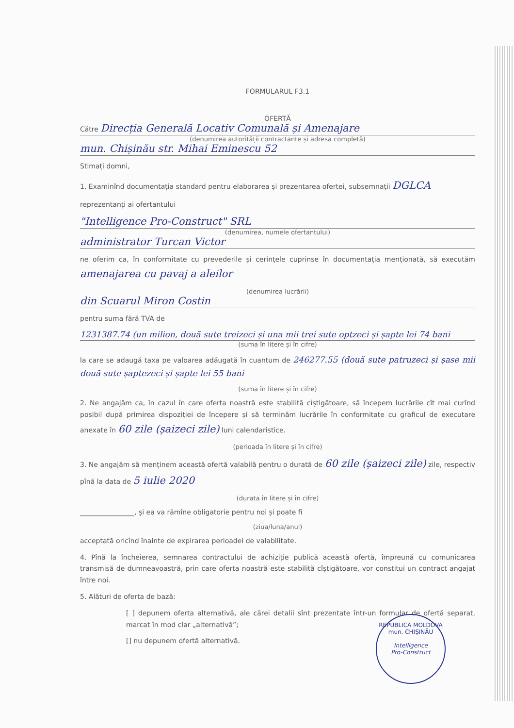FORMULARUL F3.1
OFERTĂ
Către Direcția Generală Locativ Comunală și Amenajare
(denumirea autorității contractante și adresa completă)
mun. Chișinău str. Mihai Eminescu 52
Stimați domni,
1. Examinînd documentația standard pentru elaborarea și prezentarea ofertei, subsemnații DGLCA
reprezentanți ai ofertantului
"Intelligence Pro-Construct" SRL
(denumirea, numele ofertantului)
administrator Turcan Victor
ne oferim ca, în conformitate cu prevederile și cerințele cuprinse în documentația menționată, să executăm amenajarea cu pavaj a aleilor
(denumirea lucrării)
din Scuarul Miron Costin
pentru suma fără TVA de
1231387.74 (un milion, două sute treizeci și una mii trei sute optzeci și șapte lei 74 bani
(suma în litere și în cifre)
la care se adaugă taxa pe valoarea adăugată în cuantum de 246277.55 (două sute patruzeci și șase mii două sute șaptezeci și șapte lei 55 bani
(suma în litere și în cifre)
2. Ne angajăm ca, în cazul în care oferta noastră este stabilită cîștigătoare, să începem lucrările cît mai curînd posibil după primirea dispoziției de începere și să terminăm lucrările în conformitate cu graficul de executare anexate în 60 zile (șaizeci zile) luni calendaristice.
(perioada în litere și în cifre)
3. Ne angajăm să menținem această ofertă valabilă pentru o durată de 60 zile (șaizeci zile) zile, respectiv pînă la data de 5 iulie 2020
(durata în litere și în cifre)
________________, și ea va rămîne obligatorie pentru noi și poate fi
(ziua/luna/anul)
acceptată oricînd înainte de expirarea perioadei de valabilitate.
4. Pînă la încheierea, semnarea contractului de achiziție publică această ofertă, împreună cu comunicarea transmisă de dumneavoastră, prin care oferta noastră este stabilită cîștigătoare, vor constitui un contract angajat între noi.
5. Alături de oferta de bază:
[ ] depunem oferta alternativă, ale cărei detalii sînt prezentate într-un formular de ofertă separat, marcat în mod clar „alternativă”;
[] nu depunem ofertă alternativă.
REPUBLICA MOLDOVA mun. CHIȘINĂU
Intelligence
Pro-Construct